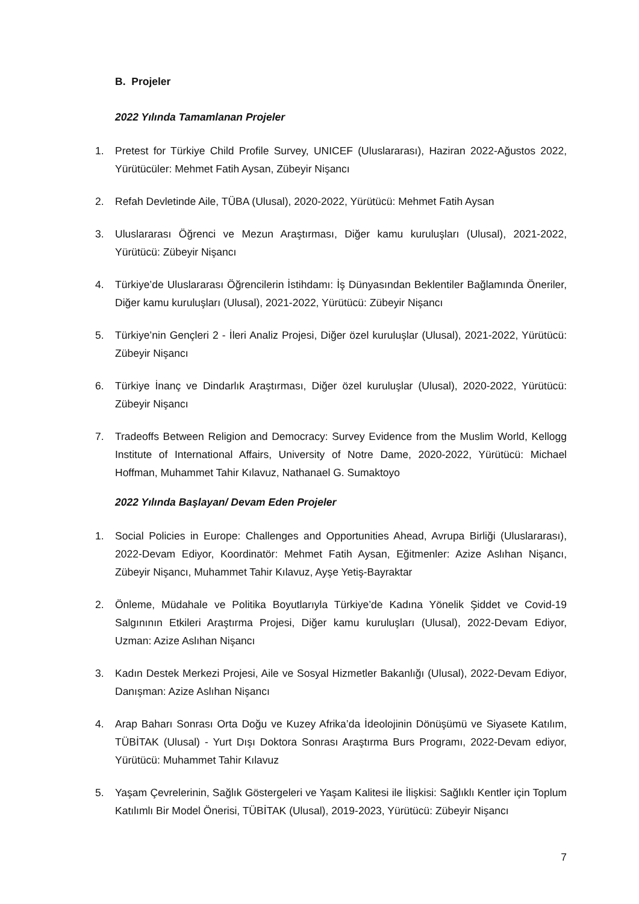B. Projeler
2022 Yılında Tamamlanan Projeler
1. Pretest for Türkiye Child Profile Survey, UNICEF (Uluslararası), Haziran 2022-Ağustos 2022, Yürütücüler: Mehmet Fatih Aysan, Zübeyir Nişancı
2. Refah Devletinde Aile, TÜBA (Ulusal), 2020-2022, Yürütücü: Mehmet Fatih Aysan
3. Uluslararası Öğrenci ve Mezun Araştırması, Diğer kamu kuruluşları (Ulusal), 2021-2022, Yürütücü: Zübeyir Nişancı
4. Türkiye’de Uluslararası Öğrencilerin İstihdamı: İş Dünyasından Beklentiler Bağlamında Öneriler, Diğer kamu kuruluşları (Ulusal), 2021-2022, Yürütücü: Zübeyir Nişancı
5. Türkiye’nin Gençleri 2 - İleri Analiz Projesi, Diğer özel kuruluşlar (Ulusal), 2021-2022, Yürütücü: Zübeyir Nişancı
6. Türkiye İnanç ve Dindarlık Araştırması, Diğer özel kuruluşlar (Ulusal), 2020-2022, Yürütücü: Zübeyir Nişancı
7. Tradeoffs Between Religion and Democracy: Survey Evidence from the Muslim World, Kellogg Institute of International Affairs, University of Notre Dame, 2020-2022, Yürütücü: Michael Hoffman, Muhammet Tahir Kılavuz, Nathanael G. Sumaktoyo
2022 Yılında Başlayan/ Devam Eden Projeler
1. Social Policies in Europe: Challenges and Opportunities Ahead, Avrupa Birliği (Uluslararası), 2022-Devam Ediyor, Koordinatör: Mehmet Fatih Aysan, Eğitmenler: Azize Aslıhan Nişancı, Zübeyir Nişancı, Muhammet Tahir Kılavuz, Ayşe Yetiş-Bayraktar
2. Önleme, Müdahale ve Politika Boyutlarıyla Türkiye’de Kadına Yönelik Şiddet ve Covid-19 Salgınının Etkileri Araştırma Projesi, Diğer kamu kuruluşları (Ulusal), 2022-Devam Ediyor, Uzman: Azize Aslıhan Nişancı
3. Kadın Destek Merkezi Projesi, Aile ve Sosyal Hizmetler Bakanlığı (Ulusal), 2022-Devam Ediyor, Danışman: Azize Aslıhan Nişancı
4. Arap Baharı Sonrası Orta Doğu ve Kuzey Afrika’da İdeolojinin Dönüşümü ve Siyasete Katılım, TÜBİTAK (Ulusal) - Yurt Dışı Doktora Sonrası Araştırma Burs Programı, 2022-Devam ediyor, Yürütücü: Muhammet Tahir Kılavuz
5. Yaşam Çevrelerinin, Sağlık Göstergeleri ve Yaşam Kalitesi ile İlişkisi: Sağlıklı Kentler için Toplum Katılımlı Bir Model Önerisi, TÜBİTAK (Ulusal), 2019-2023, Yürütücü: Zübeyir Nişancı
7